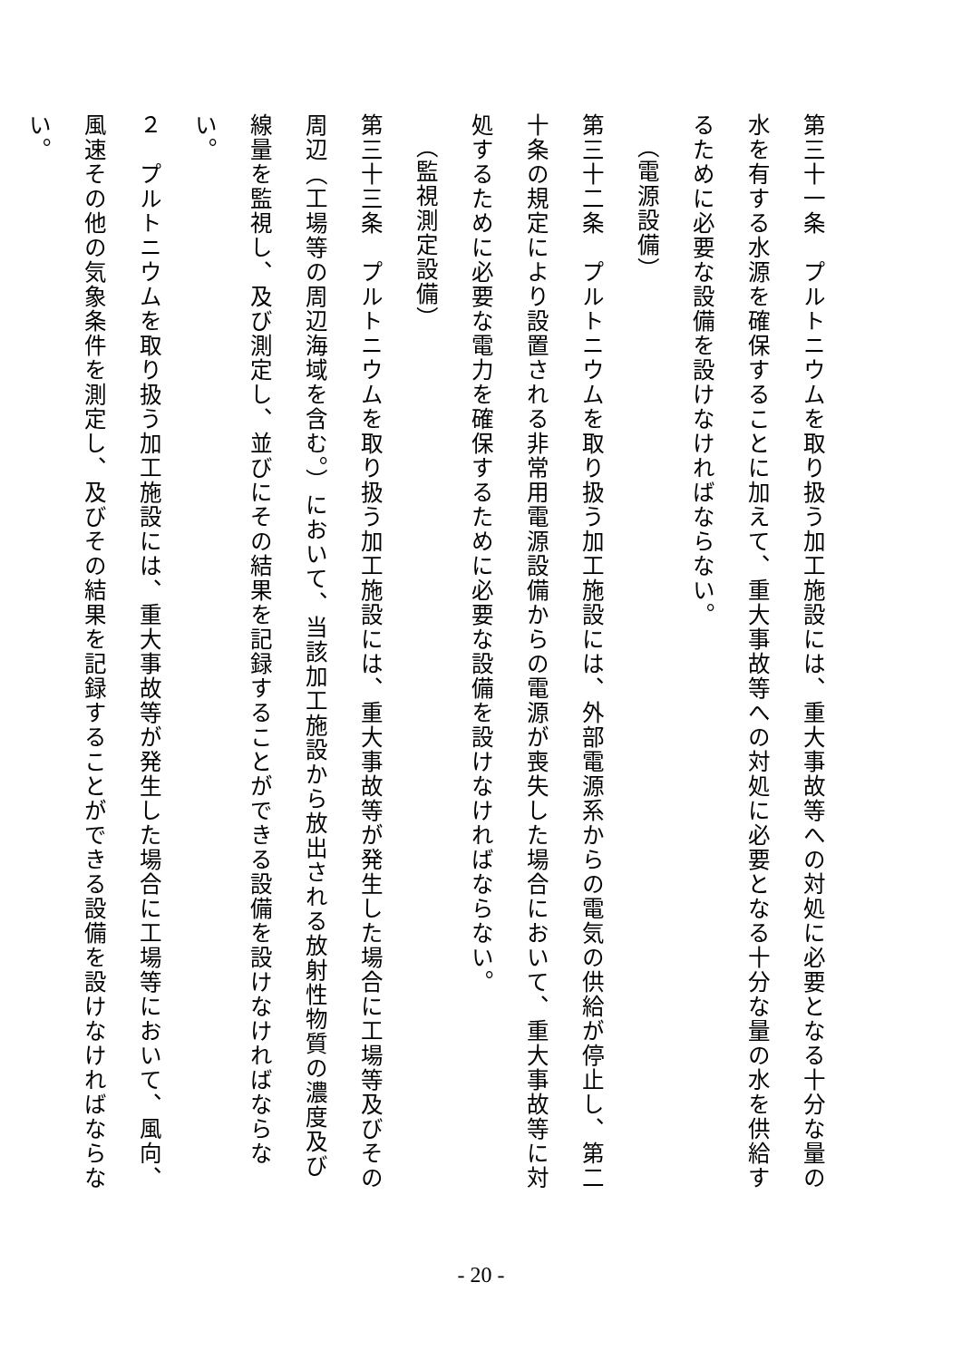第三十一条　プルトニウムを取り扱う加工施設には、重大事故等への対処に必要となる十分な量の水を有する水源を確保することに加えて、重大事故等への対処に必要となる十分な量の水を供給するために必要な設備を設けなければならない。
（電源設備）
第三十二条　プルトニウムを取り扱う加工施設には、外部電源系からの電気の供給が停止し、第二十条の規定により設置される非常用電源設備からの電源が喪失した場合において、重大事故等に対処するために必要な電力を確保するために必要な設備を設けなければならない。
（監視測定設備）
第三十三条　プルトニウムを取り扱う加工施設には、重大事故等が発生した場合に工場等及びその周辺（工場等の周辺海域を含む。）において、当該加工施設から放出される放射性物質の濃度及び線量を監視し、及び測定し、並びにその結果を記録することができる設備を設けなければならない。
２　プルトニウムを取り扱う加工施設には、重大事故等が発生した場合に工場等において、風向、風速その他の気象条件を測定し、及びその結果を記録することができる設備を設けなければならない。
- 20 -